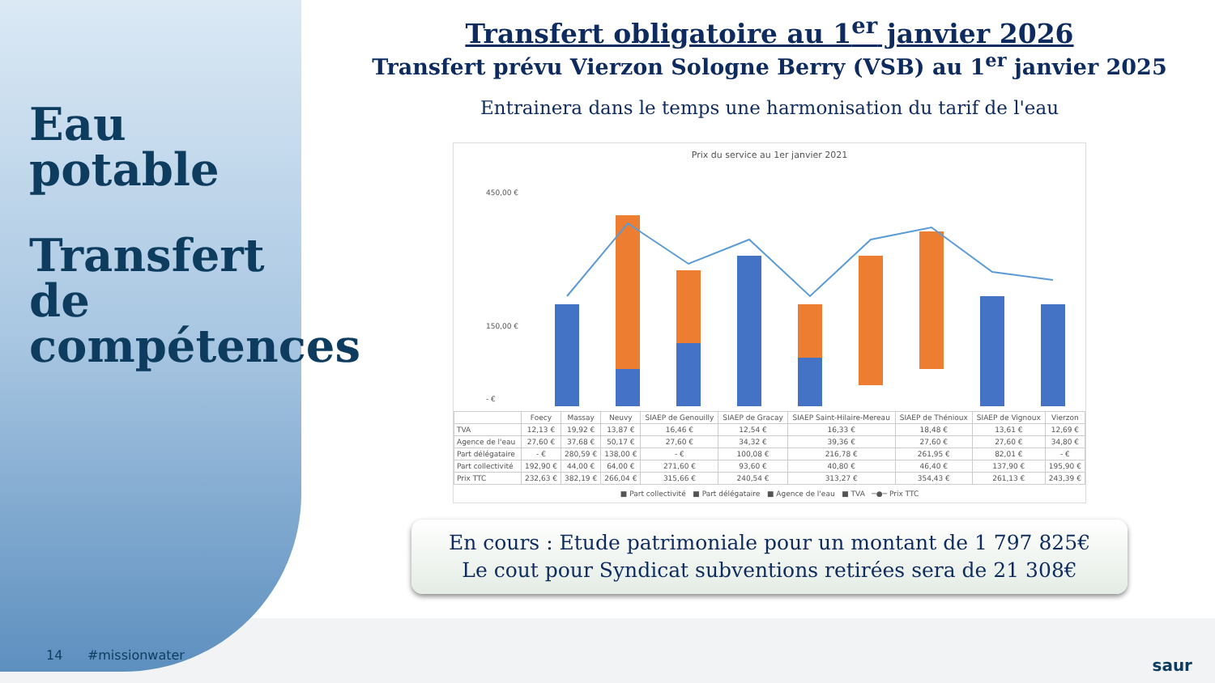Eau potable
Transfert de compétences
14 #missionwater
Transfert obligatoire au 1<sup>er</sup> janvier 2026
Transfert prévu Vierzon Sologne Berry (VSB) au 1<sup>er</sup> janvier 2025
Entrainera dans le temps une harmonisation du tarif de l'eau
Prix du service au 1er janvier 2021
450,00 €
150,00 €
- €
| | Foecy | Massay | Neuvy | SIAEP de Genouilly | SIAEP de Gracay | SIAEP Saint-Hilaire-Mereau | SIAEP de Thénioux | SIAEP de Vignoux | Vierzon |
| --- | --- | --- | --- | --- | --- | --- | --- | --- | --- |
| TVA | 12,13 € | 19,92 € | 13,87 € | 16,46 € | 12,54 € | 16,33 € | 18,48 € | 13,61 € | 12,69 € |
| Agence de l'eau | 27,60 € | 37,68 € | 50,17 € | 27,60 € | 34,32 € | 39,36 € | 27,60 € | 27,60 € | 34,80 € |
| Part délégataire | - € | 280,59 € | 138,00 € | - € | 100,08 € | 216,78 € | 261,95 € | 82,01 € | - € |
| Part collectivité | 192,90 € | 44,00 € | 64,00 € | 271,60 € | 93,60 € | 40,80 € | 46,40 € | 137,90 € | 195,90 € |
| Prix TTC | 232,63 € | 382,19 € | 266,04 € | 315,66 € | 240,54 € | 313,27 € | 354,43 € | 261,13 € | 243,39 € |
■ Part collectivité ■ Part délégataire ■ Agence de l'eau ■ TVA ─●─ Prix TTC
En cours : Etude patrimoniale pour un montant de 1 797 825€
Le cout pour Syndicat subventions retirées sera de 21 308€
saur